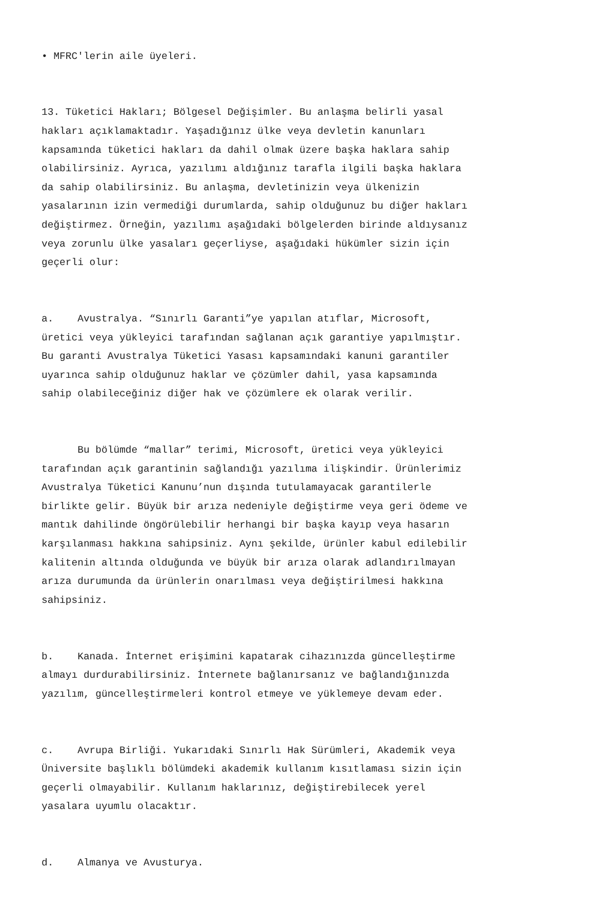• MFRC'lerin aile üyeleri.
13. Tüketici Hakları; Bölgesel Değişimler. Bu anlaşma belirli yasal hakları açıklamaktadır. Yaşadığınız ülke veya devletin kanunları kapsamında tüketici hakları da dahil olmak üzere başka haklara sahip olabilirsiniz. Ayrıca, yazılımı aldığınız tarafla ilgili başka haklara da sahip olabilirsiniz. Bu anlaşma, devletinizin veya ülkenizin yasalarının izin vermediği durumlarda, sahip olduğunuz bu diğer hakları değiştirmez. Örneğin, yazılımı aşağıdaki bölgelerden birinde aldıysanız veya zorunlu ülke yasaları geçerliyse, aşağıdaki hükümler sizin için geçerli olur:
a. Avustralya. “Sınırlı Garanti”ye yapılan atıflar, Microsoft, üretici veya yükleyici tarafından sağlanan açık garantiye yapılmıştır. Bu garanti Avustralya Tüketici Yasası kapsamındaki kanuni garantiler uyarınca sahip olduğunuz haklar ve çözümler dahil, yasa kapsamında sahip olabileceğiniz diğer hak ve çözümlere ek olarak verilir.
Bu bölümde “mallar” terimi, Microsoft, üretici veya yükleyici tarafından açık garantinin sağlandığı yazılıma ilişkindir. Ürünlerimiz Avustralya Tüketici Kanunu’nun dışında tutulamayacak garantilerle birlikte gelir. Büyük bir arıza nedeniyle değiştirme veya geri ödeme ve mantık dahilinde öngörülebilir herhangi bir başka kayıp veya hasarın karşılanması hakkına sahipsiniz. Aynı şekilde, ürünler kabul edilebilir kalitenin altında olduğunda ve büyük bir arıza olarak adlandırılmayan arıza durumunda da ürünlerin onarılması veya değiştirilmesi hakkına sahipsiniz.
b. Kanada. İnternet erişimini kapatarak cihazınızda güncelleştirme almayı durdurabilirsiniz. İnternete bağlanırsanız ve bağlandığınızda yazılım, güncelleştirmeleri kontrol etmeye ve yüklemeye devam eder.
c. Avrupa Birliği. Yukarıdaki Sınırlı Hak Sürümleri, Akademik veya Üniversite başlıklı bölümdeki akademik kullanım kısıtlaması sizin için geçerli olmayabilir. Kullanım haklarınız, değiştirebilecek yerel yasalara uyumlu olacaktır.
d. Almanya ve Avusturya.